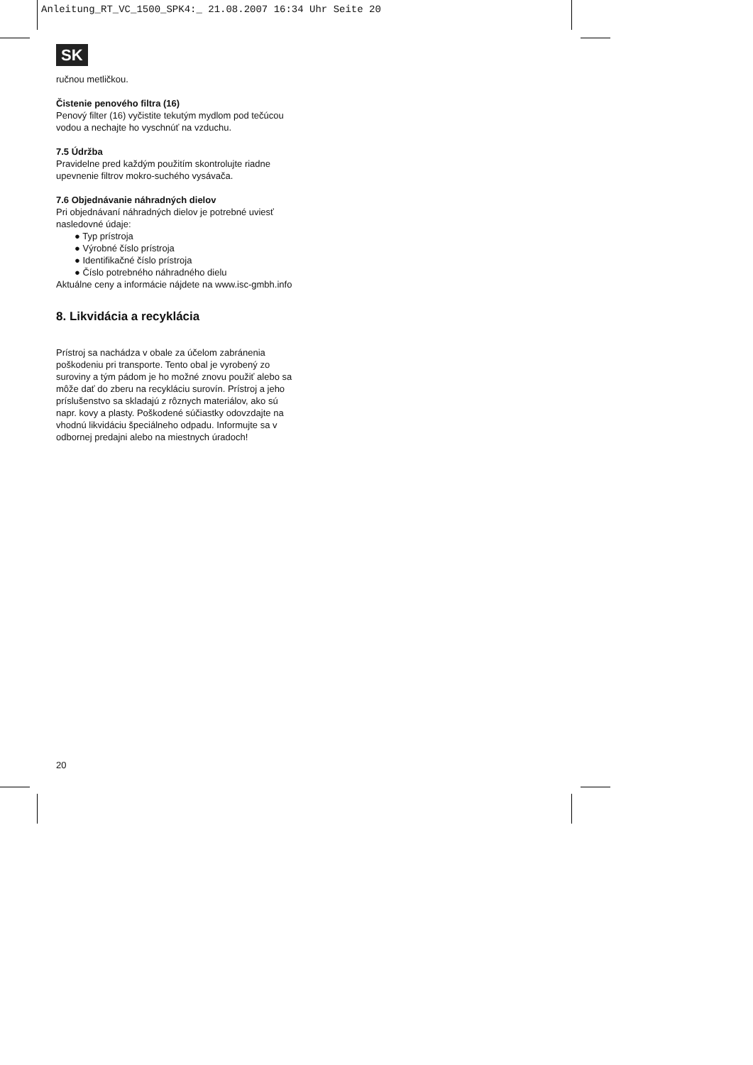Anleitung_RT_VC_1500_SPK4:_ 21.08.2007 16:34 Uhr Seite 20
SK
ručnou metličkou.
Čistenie penového filtra (16)
Penový filter (16) vyčistite tekutým mydlom pod tečúcou vodou a nechajte ho vyschnúť na vzduchu.
7.5 Údržba
Pravidelne pred každým použitím skontrolujte riadne upevnenie filtrov mokro-suchého vysávača.
7.6 Objednávanie náhradných dielov
Pri objednávaní náhradných dielov je potrebné uviesť nasledovné údaje:
● Typ prístroja
● Výrobné číslo prístroja
● Identifikačné číslo prístroja
● Číslo potrebného náhradného dielu
Aktuálne ceny a informácie nájdete na www.isc-gmbh.info
8. Likvidácia a recyklácia
Prístroj sa nachádza v obale za účelom zabránenia poškodeniu pri transporte. Tento obal je vyrobený zo suroviny a tým pádom je ho možné znovu použiť alebo sa môže dať do zberu na recykláciu surovín. Prístroj a jeho príslušenstvo sa skladajú z rôznych materiálov, ako sú napr. kovy a plasty. Poškodené súčiastky odovzdajte na vhodnú likvidáciu špeciálneho odpadu. Informujte sa v odbornej predajni alebo na miestnych úradoch!
20